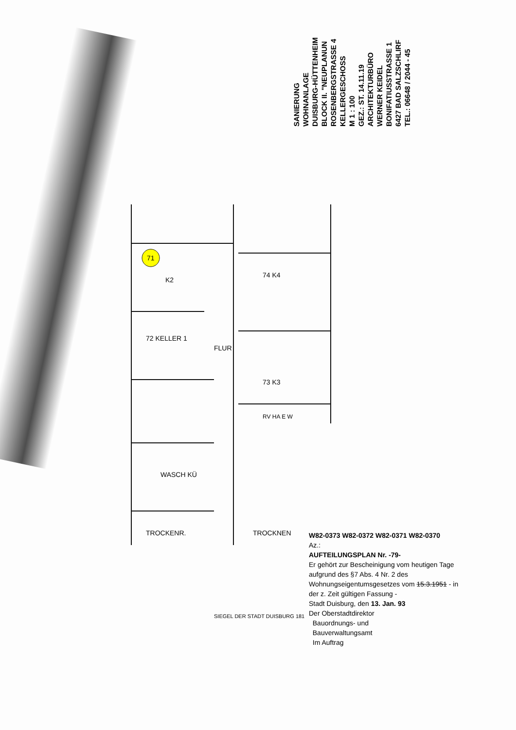SANIERUNG
WOHNANLAGE
DUISBURG-HÜTTENHEIM
BLOCK II. "NEUPLANUN
ROSENBERGSTRASSE 4
KELLERGESCHOSS
M 1 : 100
GEZ.: ST. 14.11.19
ARCHITEKTURBÜRO
WERNER KEIDEL
BONIFATIUSSTRASSE 1
6427 BAD SALZSCHLIRF
TEL.: 06648 / 2044 - 45
71
K2
72 KELLER 1
FLUR
74 K4
73 K3
RV HA E W
WASCH KÜ
TROCKENR.
TROCKNEN
W82-0373 W82-0372 W82-0371 W82-0370
Az.:
AUFTEILUNGSPLAN Nr. -79-
Er gehört zur Bescheinigung vom heutigen Tage aufgrund des §7 Abs. 4 Nr. 2 des Wohnungseigentumsgesetzes vom 15.3.1951 - in der z. Zeit gültigen Fassung -
Stadt Duisburg, den 13. Jan. 93
Der Oberstadtdirektor
Bauordnungs- und
Bauverwaltungsamt
Im Auftrag
SIEGEL DER STADT DUISBURG 181